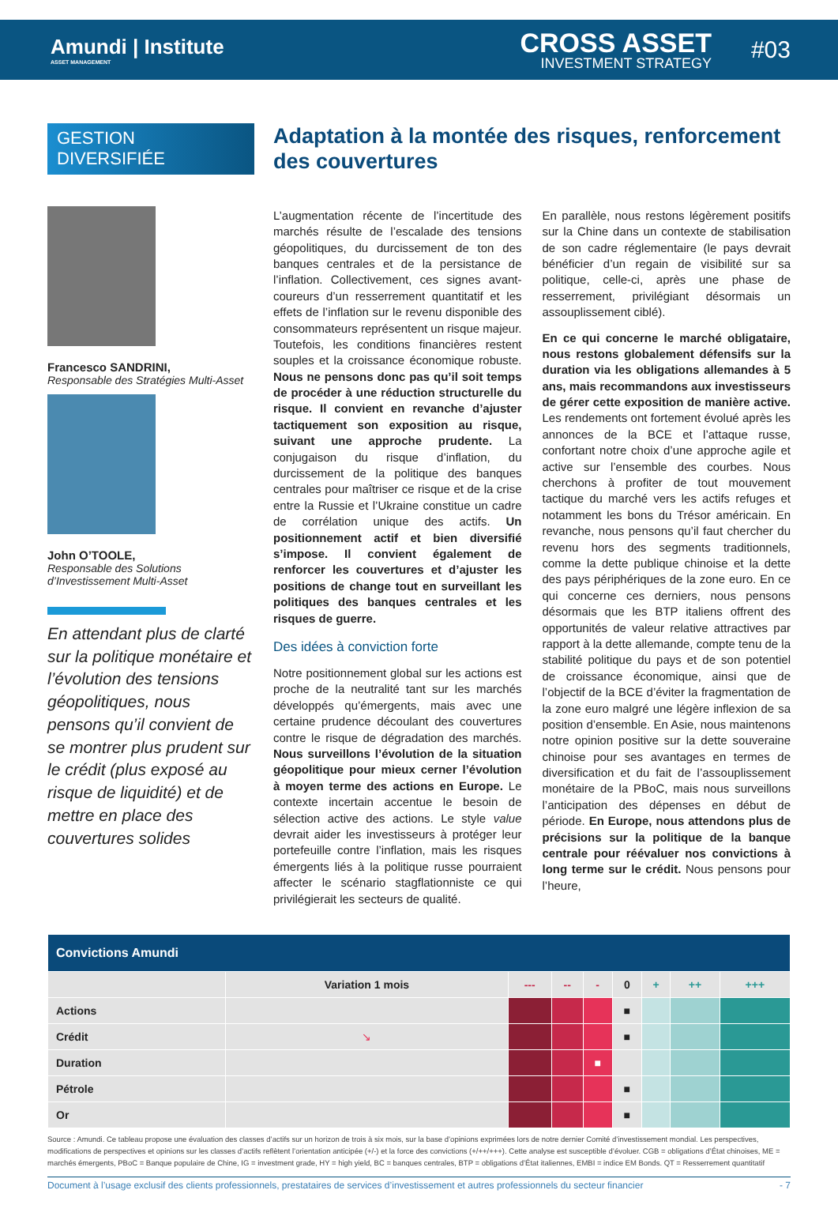Amundi | Institute
ASSET MANAGEMENT
CROSS ASSET
INVESTMENT STRATEGY
#03
GESTION
DIVERSIFIÉE
Francesco SANDRINI,
Responsable des Stratégies Multi-Asset
John O’TOOLE,
Responsable des Solutions d’Investissement Multi-Asset
En attendant plus de clarté sur la politique monétaire et l’évolution des tensions géopolitiques, nous pensons qu’il convient de se montrer plus prudent sur le crédit (plus exposé au risque de liquidité) et de mettre en place des couvertures solides
Adaptation à la montée des risques, renforcement des couvertures
L’augmentation récente de l’incertitude des marchés résulte de l’escalade des tensions géopolitiques, du durcissement de ton des banques centrales et de la persistance de l’inflation. Collectivement, ces signes avant-coureurs d’un resserrement quantitatif et les effets de l’inflation sur le revenu disponible des consommateurs représentent un risque majeur. Toutefois, les conditions financières restent souples et la croissance économique robuste. Nous ne pensons donc pas qu’il soit temps de procéder à une réduction structurelle du risque. Il convient en revanche d’ajuster tactiquement son exposition au risque, suivant une approche prudente. La conjugaison du risque d’inflation, du durcissement de la politique des banques centrales pour maîtriser ce risque et de la crise entre la Russie et l’Ukraine constitue un cadre de corrélation unique des actifs. Un positionnement actif et bien diversifié s’impose. Il convient également de renforcer les couvertures et d’ajuster les positions de change tout en surveillant les politiques des banques centrales et les risques de guerre.
Des idées à conviction forte
Notre positionnement global sur les actions est proche de la neutralité tant sur les marchés développés qu’émergents, mais avec une certaine prudence découlant des couvertures contre le risque de dégradation des marchés. Nous surveillons l’évolution de la situation géopolitique pour mieux cerner l’évolution à moyen terme des actions en Europe. Le contexte incertain accentue le besoin de sélection active des actions. Le style value devrait aider les investisseurs à protéger leur portefeuille contre l’inflation, mais les risques émergents liés à la politique russe pourraient affecter le scénario stagflationniste ce qui privilégierait les secteurs de qualité.
En parallèle, nous restons légèrement positifs sur la Chine dans un contexte de stabilisation de son cadre réglementaire (le pays devrait bénéficier d’un regain de visibilité sur sa politique, celle-ci, après une phase de resserrement, privilégiant désormais un assouplissement ciblé).
En ce qui concerne le marché obligataire, nous restons globalement défensifs sur la duration via les obligations allemandes à 5 ans, mais recommandons aux investisseurs de gérer cette exposition de manière active. Les rendements ont fortement évolué après les annonces de la BCE et l’attaque russe, confortant notre choix d’une approche agile et active sur l’ensemble des courbes. Nous cherchons à profiter de tout mouvement tactique du marché vers les actifs refuges et notamment les bons du Trésor américain. En revanche, nous pensons qu’il faut chercher du revenu hors des segments traditionnels, comme la dette publique chinoise et la dette des pays périphériques de la zone euro. En ce qui concerne ces derniers, nous pensons désormais que les BTP italiens offrent des opportunités de valeur relative attractives par rapport à la dette allemande, compte tenu de la stabilité politique du pays et de son potentiel de croissance économique, ainsi que de l’objectif de la BCE d’éviter la fragmentation de la zone euro malgré une légère inflexion de sa position d’ensemble. En Asie, nous maintenons notre opinion positive sur la dette souveraine chinoise pour ses avantages en termes de diversification et du fait de l’assouplissement monétaire de la PBoC, mais nous surveillons l’anticipation des dépenses en début de période. En Europe, nous attendons plus de précisions sur la politique de la banque centrale pour réévaluer nos convictions à long terme sur le crédit. Nous pensons pour l’heure,
| Convictions Amundi | | | | | | | | |
| --- | --- | --- | --- | --- | --- | --- | --- | --- |
| | Variation 1 mois | --- | -- | - | 0 | + | ++ | +++ |
| Actions | | | | | ■ | | | |
| Crédit | ↘ | | | | ■ | | | |
| Duration | | | | ■ | | | | |
| Pétrole | | | | | ■ | | | |
| Or | | | | | ■ | | | |
Source : Amundi. Ce tableau propose une évaluation des classes d’actifs sur un horizon de trois à six mois, sur la base d’opinions exprimées lors de notre dernier Comité d’investissement mondial. Les perspectives, modifications de perspectives et opinions sur les classes d’actifs reflètent l’orientation anticipée (+/-) et la force des convictions (+/++/+++). Cette analyse est susceptible d’évoluer. CGB = obligations d’État chinoises, ME = marchés émergents, PBoC = Banque populaire de Chine, IG = investment grade, HY = high yield, BC = banques centrales, BTP = obligations d’État italiennes, EMBI = indice EM Bonds. QT = Resserrement quantitatif
Document à l’usage exclusif des clients professionnels, prestataires de services d’investissement et autres professionnels du secteur financier - 7